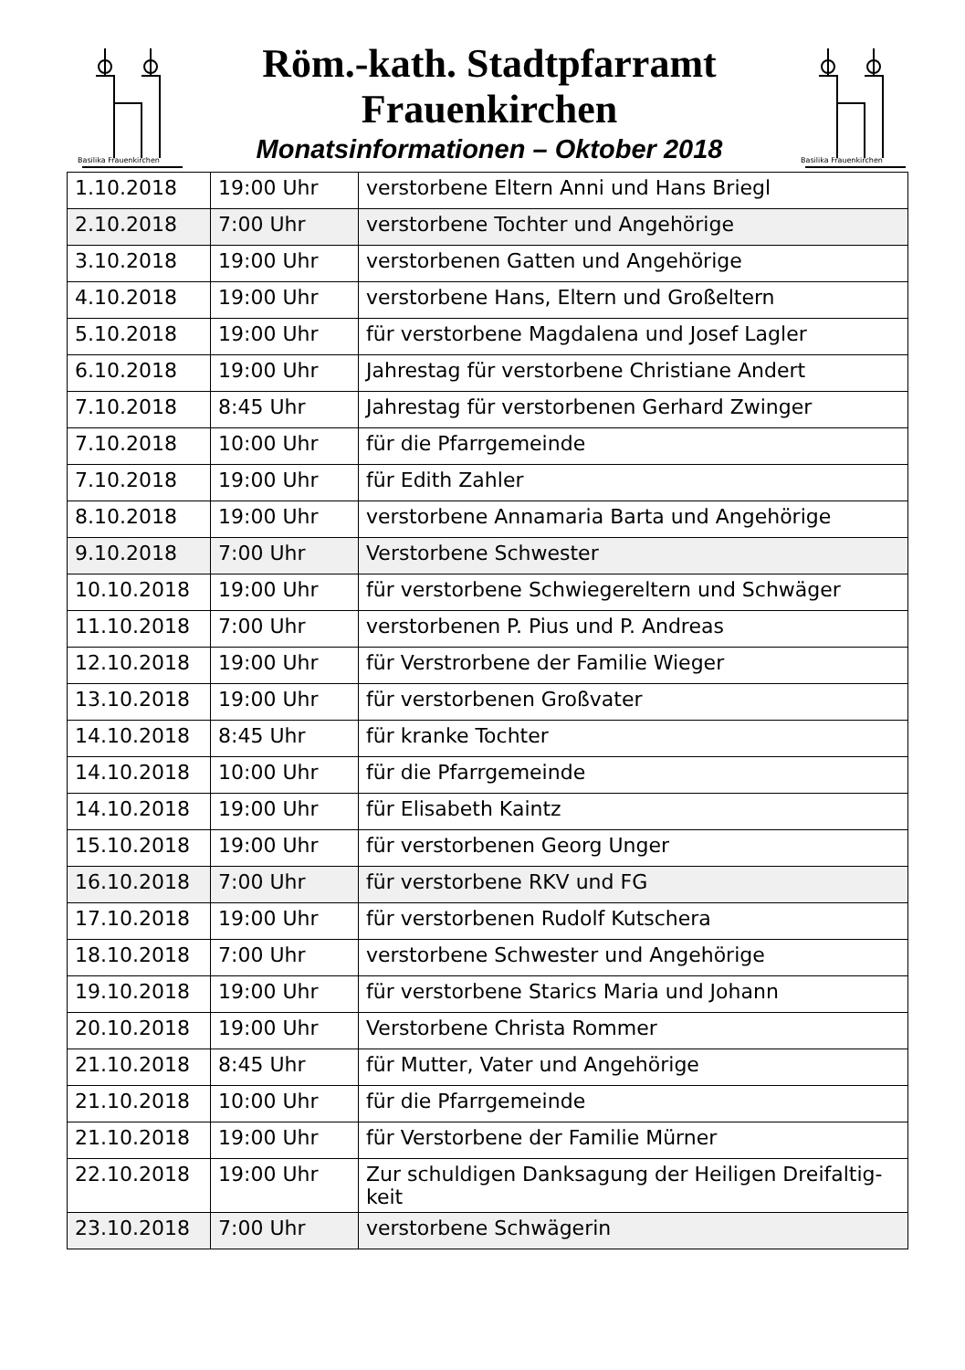Basilika Frauenkirchen
Röm.-kath. Stadtpfarramt
Frauenkirchen
Monatsinformationen – Oktober 2018
Basilika Frauenkirchen
| 1.10.2018 | 19:00 Uhr | verstorbene Eltern Anni und Hans Briegl |
| 2.10.2018 | 7:00 Uhr | verstorbene Tochter und Angehörige |
| 3.10.2018 | 19:00 Uhr | verstorbenen Gatten und Angehörige |
| 4.10.2018 | 19:00 Uhr | verstorbene Hans, Eltern und Großeltern |
| 5.10.2018 | 19:00 Uhr | für verstorbene Magdalena und Josef Lagler |
| 6.10.2018 | 19:00 Uhr | Jahrestag für verstorbene Christiane Andert |
| 7.10.2018 | 8:45 Uhr | Jahrestag für verstorbenen Gerhard Zwinger |
| 7.10.2018 | 10:00 Uhr | für die Pfarrgemeinde |
| 7.10.2018 | 19:00 Uhr | für Edith Zahler |
| 8.10.2018 | 19:00 Uhr | verstorbene Annamaria Barta und Angehörige |
| 9.10.2018 | 7:00 Uhr | Verstorbene Schwester |
| 10.10.2018 | 19:00 Uhr | für verstorbene Schwiegereltern und Schwäger |
| 11.10.2018 | 7:00 Uhr | verstorbenen P. Pius und P. Andreas |
| 12.10.2018 | 19:00 Uhr | für Verstrorbene der Familie Wieger |
| 13.10.2018 | 19:00 Uhr | für verstorbenen Großvater |
| 14.10.2018 | 8:45 Uhr | für kranke Tochter |
| 14.10.2018 | 10:00 Uhr | für die Pfarrgemeinde |
| 14.10.2018 | 19:00 Uhr | für Elisabeth Kaintz |
| 15.10.2018 | 19:00 Uhr | für verstorbenen Georg Unger |
| 16.10.2018 | 7:00 Uhr | für verstorbene RKV und FG |
| 17.10.2018 | 19:00 Uhr | für verstorbenen Rudolf Kutschera |
| 18.10.2018 | 7:00 Uhr | verstorbene Schwester und Angehörige |
| 19.10.2018 | 19:00 Uhr | für verstorbene Starics Maria und Johann |
| 20.10.2018 | 19:00 Uhr | Verstorbene Christa Rommer |
| 21.10.2018 | 8:45 Uhr | für Mutter, Vater und Angehörige |
| 21.10.2018 | 10:00 Uhr | für die Pfarrgemeinde |
| 21.10.2018 | 19:00 Uhr | für Verstorbene der Familie Mürner |
| 22.10.2018 | 19:00 Uhr | Zur schuldigen Danksagung der Heiligen Dreifaltig- keit |
| 23.10.2018 | 7:00 Uhr | verstorbene Schwägerin |